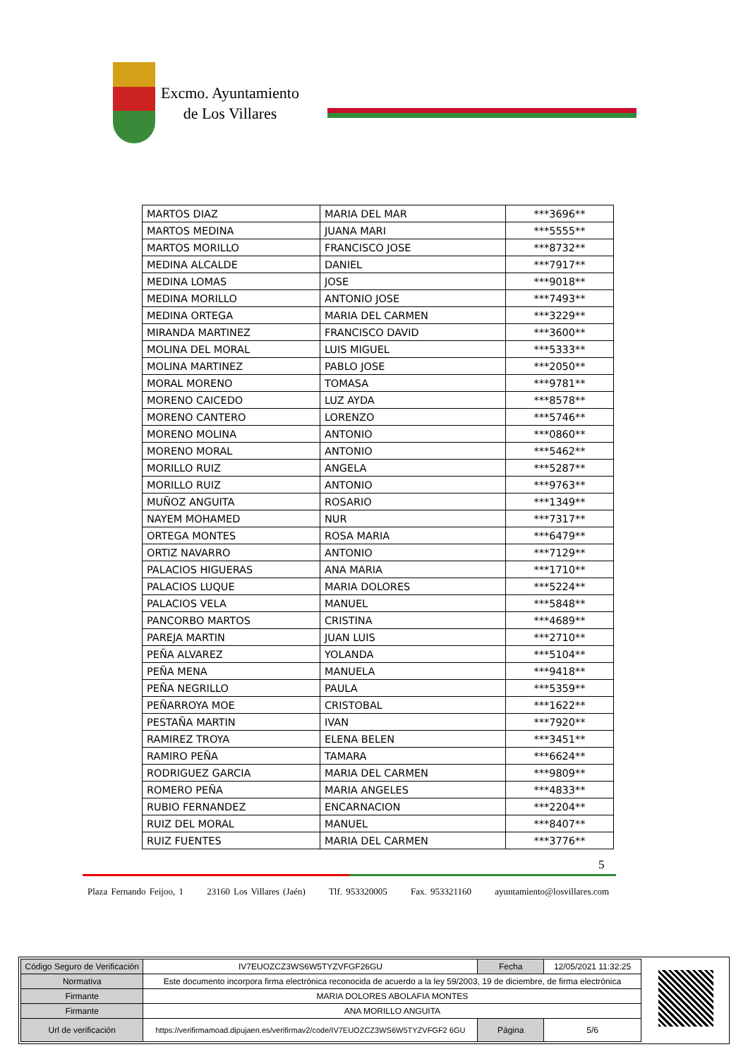Excmo. Ayuntamiento
de Los Villares
| MARTOS DIAZ | MARIA DEL MAR | ***3696** |
| MARTOS MEDINA | JUANA MARI | ***5555** |
| MARTOS MORILLO | FRANCISCO JOSE | ***8732** |
| MEDINA ALCALDE | DANIEL | ***7917** |
| MEDINA LOMAS | JOSE | ***9018** |
| MEDINA MORILLO | ANTONIO JOSE | ***7493** |
| MEDINA ORTEGA | MARIA DEL CARMEN | ***3229** |
| MIRANDA MARTINEZ | FRANCISCO DAVID | ***3600** |
| MOLINA DEL MORAL | LUIS MIGUEL | ***5333** |
| MOLINA MARTINEZ | PABLO JOSE | ***2050** |
| MORAL MORENO | TOMASA | ***9781** |
| MORENO CAICEDO | LUZ AYDA | ***8578** |
| MORENO CANTERO | LORENZO | ***5746** |
| MORENO MOLINA | ANTONIO | ***0860** |
| MORENO MORAL | ANTONIO | ***5462** |
| MORILLO RUIZ | ANGELA | ***5287** |
| MORILLO RUIZ | ANTONIO | ***9763** |
| MUÑOZ ANGUITA | ROSARIO | ***1349** |
| NAYEM MOHAMED | NUR | ***7317** |
| ORTEGA MONTES | ROSA MARIA | ***6479** |
| ORTIZ NAVARRO | ANTONIO | ***7129** |
| PALACIOS HIGUERAS | ANA MARIA | ***1710** |
| PALACIOS LUQUE | MARIA DOLORES | ***5224** |
| PALACIOS VELA | MANUEL | ***5848** |
| PANCORBO MARTOS | CRISTINA | ***4689** |
| PAREJA MARTIN | JUAN LUIS | ***2710** |
| PEÑA ALVAREZ | YOLANDA | ***5104** |
| PEÑA MENA | MANUELA | ***9418** |
| PEÑA NEGRILLO | PAULA | ***5359** |
| PEÑARROYA MOE | CRISTOBAL | ***1622** |
| PESTAÑA MARTIN | IVAN | ***7920** |
| RAMIREZ TROYA | ELENA BELEN | ***3451** |
| RAMIRO PEÑA | TAMARA | ***6624** |
| RODRIGUEZ GARCIA | MARIA DEL CARMEN | ***9809** |
| ROMERO PEÑA | MARIA ANGELES | ***4833** |
| RUBIO FERNANDEZ | ENCARNACION | ***2204** |
| RUIZ DEL MORAL | MANUEL | ***8407** |
| RUIZ FUENTES | MARIA DEL CARMEN | ***3776** |
5
Plaza Fernando Feijoo, 1 23160 Los Villares (Jaén) Tlf. 953320005 Fax. 953321160 ayuntamiento@losvillares.com
| Código Seguro de Verificación | IV7EUOZCZ3WS6W5TYZVFGF26GU | Fecha | 12/05/2021 11:32:25 |
| Normativa | Este documento incorpora firma electrónica reconocida de acuerdo a la ley 59/2003, 19 de diciembre, de firma electrónica | | |
| Firmante | MARIA DOLORES ABOLAFIA MONTES | | |
| Firmante | ANA MORILLO ANGUITA | | |
| Url de verificación | https://verifirmamoad.dipujaen.es/verifirmav2/code/IV7EUOZCZ3WS6W5TYZVFGF2 6GU | Página | 5/6 |